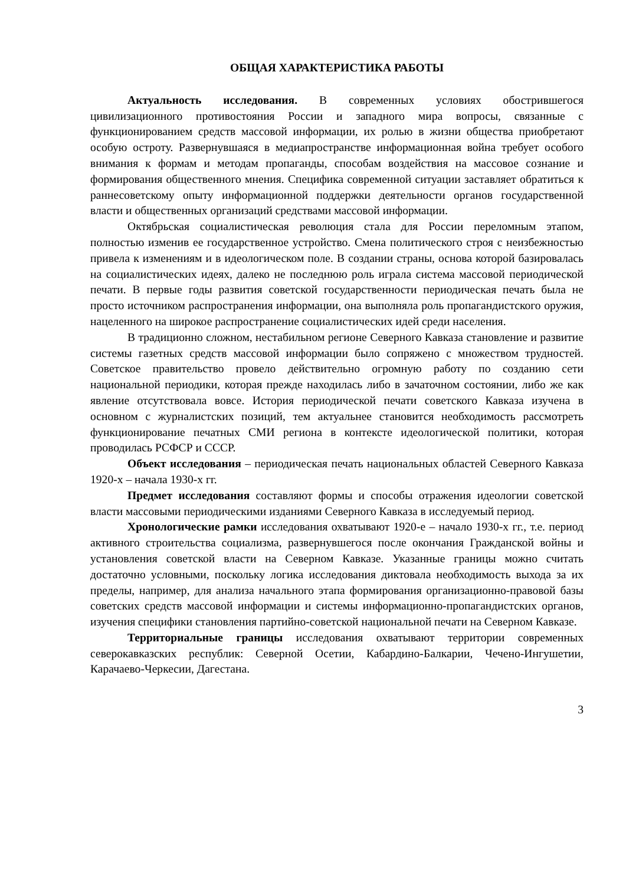ОБЩАЯ ХАРАКТЕРИСТИКА РАБОТЫ
Актуальность исследования. В современных условиях обострившегося цивилизационного противостояния России и западного мира вопросы, связанные с функционированием средств массовой информации, их ролью в жизни общества приобретают особую остроту. Развернувшаяся в медиапространстве информационная война требует особого внимания к формам и методам пропаганды, способам воздействия на массовое сознание и формирования общественного мнения. Специфика современной ситуации заставляет обратиться к раннесоветскому опыту информационной поддержки деятельности органов государственной власти и общественных организаций средствами массовой информации.
Октябрьская социалистическая революция стала для России переломным этапом, полностью изменив ее государственное устройство. Смена политического строя с неизбежностью привела к изменениям и в идеологическом поле. В создании страны, основа которой базировалась на социалистических идеях, далеко не последнюю роль играла система массовой периодической печати. В первые годы развития советской государственности периодическая печать была не просто источником распространения информации, она выполняла роль пропагандистского оружия, нацеленного на широкое распространение социалистических идей среди населения.
В традиционно сложном, нестабильном регионе Северного Кавказа становление и развитие системы газетных средств массовой информации было сопряжено с множеством трудностей. Советское правительство провело действительно огромную работу по созданию сети национальной периодики, которая прежде находилась либо в зачаточном состоянии, либо же как явление отсутствовала вовсе. История периодической печати советского Кавказа изучена в основном с журналистских позиций, тем актуальнее становится необходимость рассмотреть функционирование печатных СМИ региона в контексте идеологической политики, которая проводилась РСФСР и СССР.
Объект исследования – периодическая печать национальных областей Северного Кавказа 1920-х – начала 1930-х гг.
Предмет исследования составляют формы и способы отражения идеологии советской власти массовыми периодическими изданиями Северного Кавказа в исследуемый период.
Хронологические рамки исследования охватывают 1920-е – начало 1930-х гг., т.е. период активного строительства социализма, развернувшегося после окончания Гражданской войны и установления советской власти на Северном Кавказе. Указанные границы можно считать достаточно условными, поскольку логика исследования диктовала необходимость выхода за их пределы, например, для анализа начального этапа формирования организационно-правовой базы советских средств массовой информации и системы информационно-пропагандистских органов, изучения специфики становления партийно-советской национальной печати на Северном Кавказе.
Территориальные границы исследования охватывают территории современных северокавказских республик: Северной Осетии, Кабардино-Балкарии, Чечено-Ингушетии, Карачаево-Черкесии, Дагестана.
3